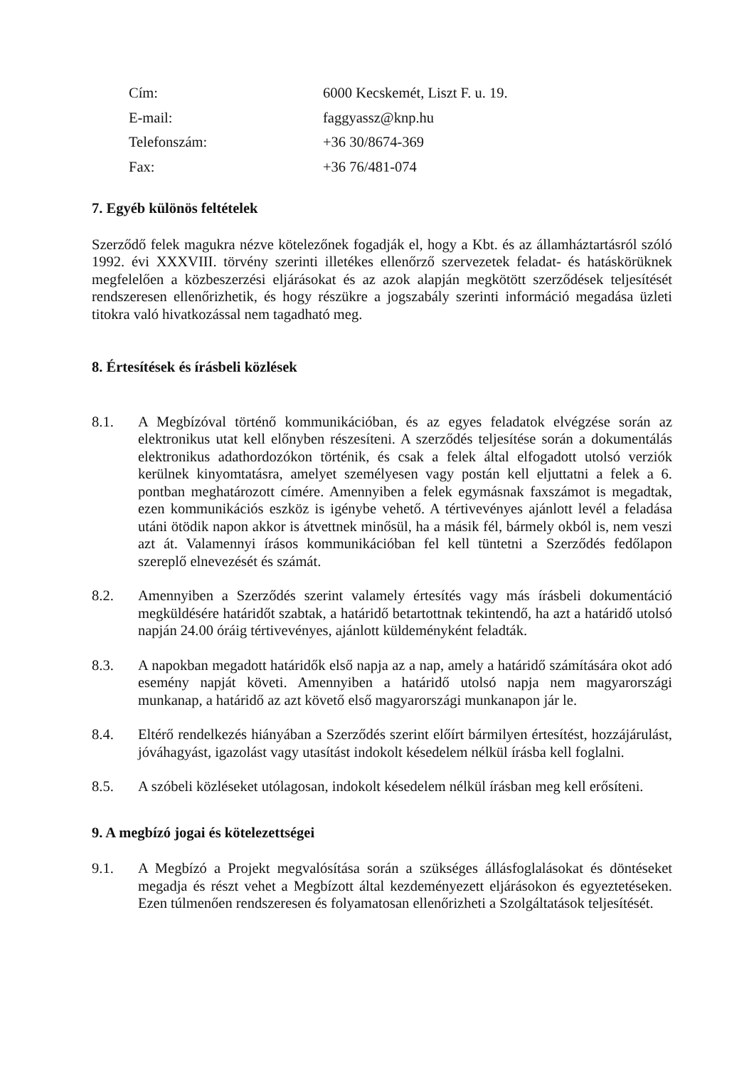Cím: 6000 Kecskemét, Liszt F. u. 19.
E-mail: faggyassz@knp.hu
Telefonszám: +36 30/8674-369
Fax: +36 76/481-074
7. Egyéb különös feltételek
Szerződő felek magukra nézve kötelezőnek fogadják el, hogy a Kbt. és az államháztartásról szóló 1992. évi XXXVIII. törvény szerinti illetékes ellenőrző szervezetek feladat- és hatáskörüknek megfelelően a közbeszerzési eljárásokat és az azok alapján megkötött szerződések teljesítését rendszeresen ellenőrizhetik, és hogy részükre a jogszabály szerinti információ megadása üzleti titokra való hivatkozással nem tagadható meg.
8. Értesítések és írásbeli közlések
8.1. A Megbízóval történő kommunikációban, és az egyes feladatok elvégzése során az elektronikus utat kell előnyben részesíteni. A szerződés teljesítése során a dokumentálás elektronikus adathordozókon történik, és csak a felek által elfogadott utolsó verziók kerülnek kinyomtatásra, amelyet személyesen vagy postán kell eljuttatni a felek a 6. pontban meghatározott címére. Amennyiben a felek egymásnak faxszámot is megadtak, ezen kommunikációs eszköz is igénybe vehető. A tértivevényes ajánlott levél a feladása utáni ötödik napon akkor is átvettnek minősül, ha a másik fél, bármely okból is, nem veszi azt át. Valamennyi írásos kommunikációban fel kell tüntetni a Szerződés fedőlapon szereplő elnevezését és számát.
8.2. Amennyiben a Szerződés szerint valamely értesítés vagy más írásbeli dokumentáció megküldésére határidőt szabtak, a határidő betartottnak tekintendő, ha azt a határidő utolsó napján 24.00 óráig tértivevényes, ajánlott küldeményként feladták.
8.3. A napokban megadott határidők első napja az a nap, amely a határidő számítására okot adó esemény napját követi. Amennyiben a határidő utolsó napja nem magyarországi munkanap, a határidő az azt követő első magyarországi munkanapon jár le.
8.4. Eltérő rendelkezés hiányában a Szerződés szerint előírt bármilyen értesítést, hozzájárulást, jóváhagyást, igazolást vagy utasítást indokolt késedelem nélkül írásba kell foglalni.
8.5. A szóbeli közléseket utólagosan, indokolt késedelem nélkül írásban meg kell erősíteni.
9. A megbízó jogai és kötelezettségei
9.1. A Megbízó a Projekt megvalósítása során a szükséges állásfoglalásokat és döntéseket megadja és részt vehet a Megbízott által kezdeményezett eljárásokon és egyeztetéseken. Ezen túlmenően rendszeresen és folyamatosan ellenőrizheti a Szolgáltatások teljesítését.